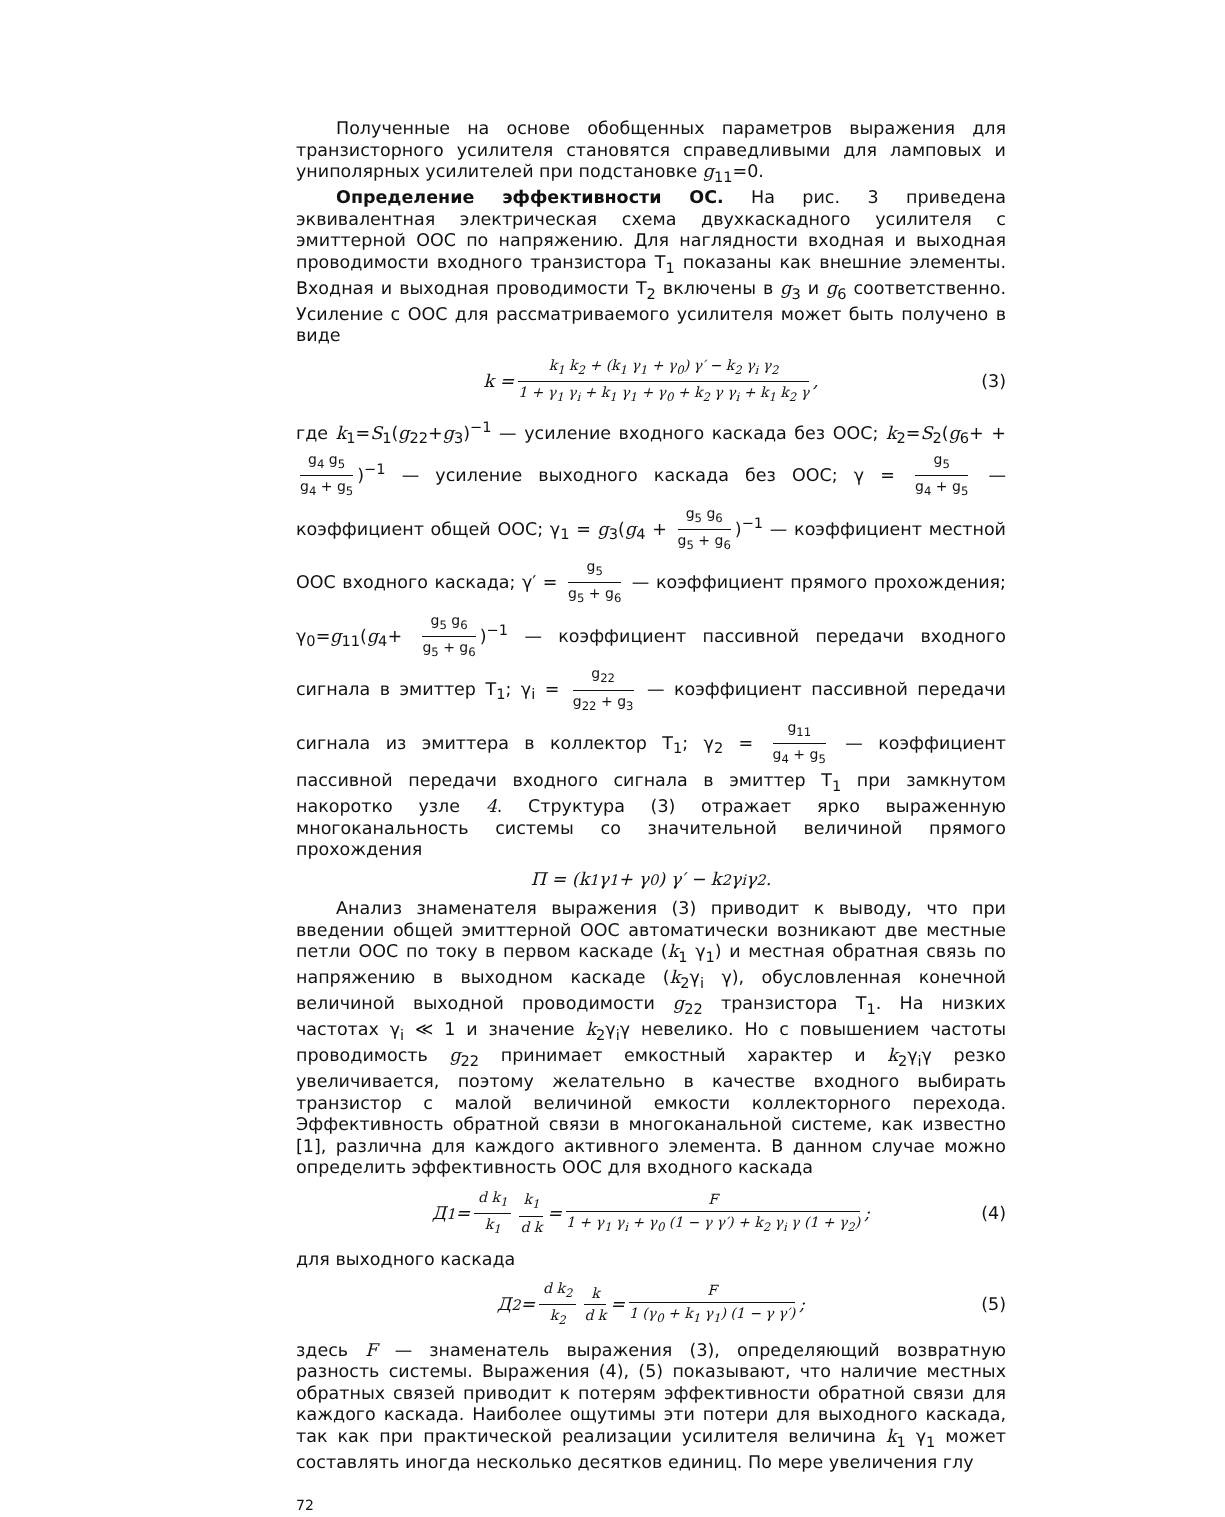Полученные на основе обобщенных параметров выражения для транзисторного усилителя становятся справедливыми для ламповых и униполярных усилителей при подстановке g<sub>11</sub>=0.
Определение эффективности ОС. На рис. 3 приведена эквивалентная электрическая схема двухкаскадного усилителя с эмиттерной ООС по напряжению. Для наглядности входная и выходная проводимости входного транзистора T<sub>1</sub> показаны как внешние элементы. Входная и выходная проводимости T<sub>2</sub> включены в g<sub>3</sub> и g<sub>6</sub> соответственно. Усиление с ООС для рассматриваемого усилителя может быть получено в виде
k = k<sub>1</sub> k<sub>2</sub> + (k<sub>1</sub> γ<sub>1</sub> + γ<sub>0</sub>) γ′ − k<sub>2</sub> γ<sub>i</sub> γ<sub>2</sub> 1 + γ<sub>1</sub> γ<sub>i</sub> + k<sub>1</sub> γ<sub>1</sub> + γ<sub>0</sub> + k<sub>2</sub> γ γ<sub>i</sub> + k<sub>1</sub> k<sub>2</sub> γ, (3)
где k<sub>1</sub>=S<sub>1</sub>(g<sub>22</sub>+g<sub>3</sub>)<sup>−1</sup> — усиление входного каскада без ООС; k<sub>2</sub>=S<sub>2</sub>(g<sub>6</sub>+ + g<sub>4</sub> g<sub>5</sub> g<sub>4</sub> + g<sub>5</sub>)<sup>−1</sup> — усиление выходного каскада без ООС; γ = g<sub>5</sub> g<sub>4</sub> + g<sub>5</sub> — коэффициент общей ООС; γ<sub>1</sub> = g<sub>3</sub>(g<sub>4</sub> + g<sub>5</sub> g<sub>6</sub> g<sub>5</sub> + g<sub>6</sub>)<sup>−1</sup> — коэффициент местной ООС входного каскада; γ′ = g<sub>5</sub> g<sub>5</sub> + g<sub>6</sub> — коэффициент прямого прохождения; γ<sub>0</sub>=g<sub>11</sub>(g<sub>4</sub>+ g<sub>5</sub> g<sub>6</sub> g<sub>5</sub> + g<sub>6</sub>)<sup>−1</sup> — коэффициент пассивной передачи входного сигнала в эмиттер T<sub>1</sub>; γ<sub>i</sub> = g<sub>22</sub> g<sub>22</sub> + g<sub>3</sub> — коэффициент пассивной передачи сигнала из эмиттера в коллектор T<sub>1</sub>; γ<sub>2</sub> = g<sub>11</sub> g<sub>4</sub> + g<sub>5</sub> — коэффициент пассивной передачи входного сигнала в эмиттер T<sub>1</sub> при замкнутом накоротко узле 4. Структура (3) отражает ярко выраженную многоканальность системы со значительной величиной прямого прохождения
П = (k<sub>1</sub> γ<sub>1</sub> + γ<sub>0</sub>) γ′ − k<sub>2</sub> γ<sub>i</sub> γ<sub>2</sub>.
Анализ знаменателя выражения (3) приводит к выводу, что при введении общей эмиттерной ООС автоматически возникают две местные петли ООС по току в первом каскаде (k<sub>1</sub> γ<sub>1</sub>) и местная обратная связь по напряжению в выходном каскаде (k<sub>2</sub>γ<sub>i</sub> γ), обусловленная конечной величиной выходной проводимости g<sub>22</sub> транзистора T<sub>1</sub>. На низких частотах γ<sub>i</sub> ≪ 1 и значение k<sub>2</sub>γ<sub>i</sub>γ невелико. Но с повышением частоты проводимость g<sub>22</sub> принимает емкостный характер и k<sub>2</sub>γ<sub>i</sub>γ резко увеличивается, поэтому желательно в качестве входного выбирать транзистор с малой величиной емкости коллекторного перехода. Эффективность обратной связи в многоканальной системе, как известно [1], различна для каждого активного элемента. В данном случае можно определить эффективность ООС для входного каскада
Д<sub>1</sub> = d k<sub>1</sub> k<sub>1</sub> k<sub>1</sub> d k = F 1 + γ<sub>1</sub> γ<sub>i</sub> + γ<sub>0</sub> (1 − γ γ′) + k<sub>2</sub> γ<sub>i</sub> γ (1 + γ<sub>2</sub>); (4)
для выходного каскада
Д<sub>2</sub> = d k<sub>2</sub> k<sub>2</sub> k d k = F 1 (γ<sub>0</sub> + k<sub>1</sub> γ<sub>1</sub>) (1 − γ γ′); (5)
здесь F — знаменатель выражения (3), определяющий возвратную разность системы. Выражения (4), (5) показывают, что наличие местных обратных связей приводит к потерям эффективности обратной связи для каждого каскада. Наиболее ощутимы эти потери для выходного каскада, так как при практической реализации усилителя величина k<sub>1</sub> γ<sub>1</sub> может составлять иногда несколько десятков единиц. По мере увеличения глу
72